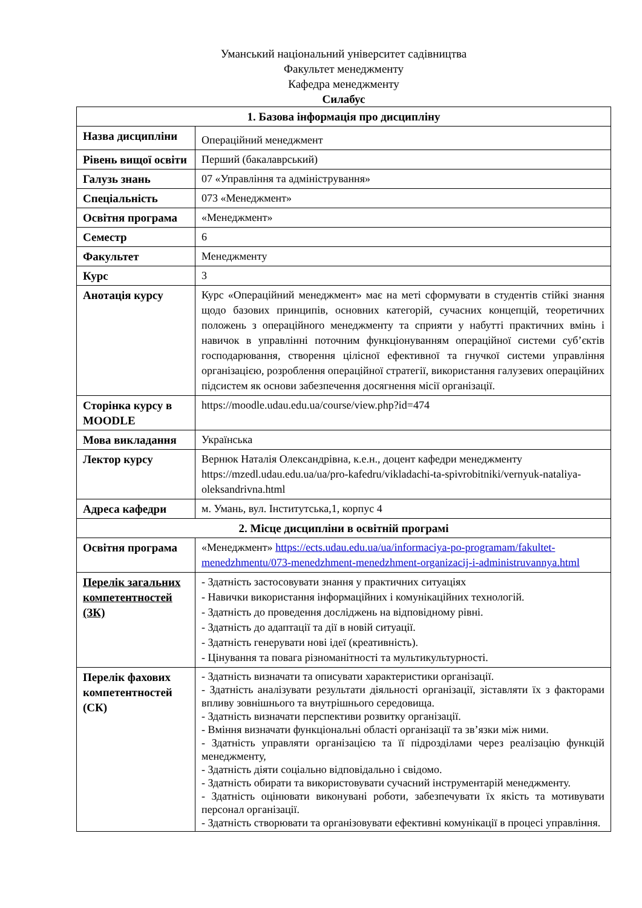Уманський національний університет садівництва
Факультет менеджменту
Кафедра менеджменту
Силабус
| 1. Базова інформація про дисципліну | |
| --- | --- |
| Назва дисципліни | Операційний менеджмент |
| Рівень вищої освіти | Перший (бакалаврський) |
| Галузь знань | 07 «Управління та адміністрування» |
| Спеціальність | 073 «Менеджмент» |
| Освітня програма | «Менеджмент» |
| Семестр | 6 |
| Факультет | Менеджменту |
| Курс | 3 |
| Анотація курсу | Курс «Операційний менеджмент» має на меті сформувати в студентів стійкі знання щодо базових принципів, основних категорій, сучасних концепцій, теоретичних положень з операційного менеджменту та сприяти у набутті практичних вмінь і навичок в управлінні поточним функціонуванням операційної системи суб’єктів господарювання, створення цілісної ефективної та гнучкої системи управління організацією, розроблення операційної стратегії, використання галузевих операційних підсистем як основи забезпечення досягнення місії організації. |
| Сторінка курсу в MOODLE | https://moodle.udau.edu.ua/course/view.php?id=474 |
| Мова викладання | Українська |
| Лектор курсу | Вернюк Наталія Олександрівна, к.е.н., доцент кафедри менеджменту https://mzedl.udau.edu.ua/ua/pro-kafedru/vikladachi-ta-spivrobitniki/vernyuk-nataliya-oleksandrivna.html |
| Адреса кафедри | м. Умань, вул. Інститутська,1, корпус 4 |
| 2. Місце дисципліни в освітній програмі | |
| Освітня програма | «Менеджмент» https://ects.udau.edu.ua/ua/informaciya-po-programam/fakultet-menedzhmentu/073-menedzhment-menedzhment-organizacij-i-administruvannya.html |
| Перелік загальних компетентностей (ЗК) | - Здатність застосовувати знання у практичних ситуаціях - Навички використання інформаційних і комунікаційних технологій. - Здатність до проведення досліджень на відповідному рівні. - Здатність до адаптації та дії в новій ситуації. - Здатність генерувати нові ідеї (креативність). - Цінування та повага різноманітності та мультикультурності. |
| Перелік фахових компетентностей (СК) | - Здатність визначати та описувати характеристики організації. - Здатність аналізувати результати діяльності організації, зіставляти їх з факторами впливу зовнішнього та внутрішнього середовища. - Здатність визначати перспективи розвитку організації. - Вміння визначати функціональні області організації та зв’язки між ними. - Здатність управляти організацією та її підрозділами через реалізацію функцій менеджменту, - Здатність діяти соціально відповідально і свідомо. - Здатність обирати та використовувати сучасний інструментарій менеджменту. - Здатність оцінювати виконувані роботи, забезпечувати їх якість та мотивувати персонал організації. - Здатність створювати та організовувати ефективні комунікації в процесі управління. |